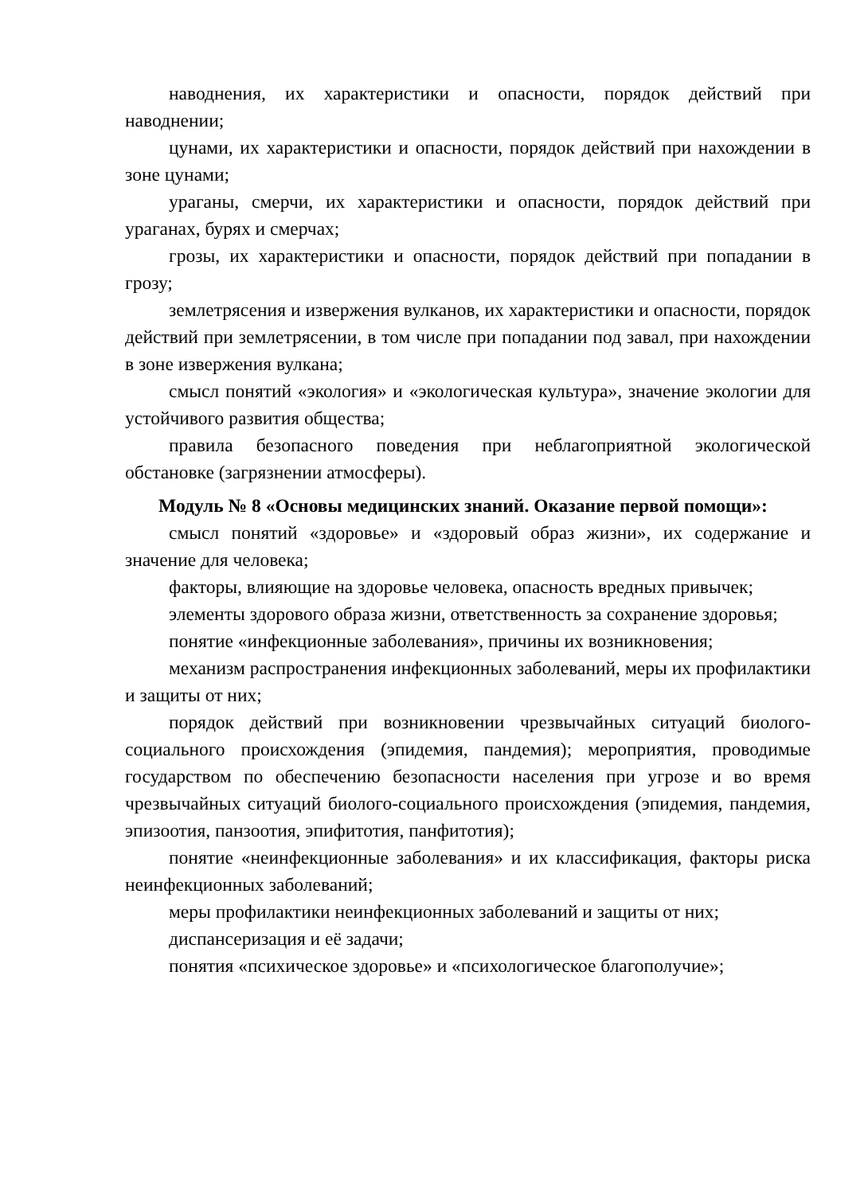наводнения, их характеристики и опасности, порядок действий при наводнении;
цунами, их характеристики и опасности, порядок действий при нахождении в зоне цунами;
ураганы, смерчи, их характеристики и опасности, порядок действий при ураганах, бурях и смерчах;
грозы, их характеристики и опасности, порядок действий при попадании в грозу;
землетрясения и извержения вулканов, их характеристики и опасности, порядок действий при землетрясении, в том числе при попадании под завал, при нахождении в зоне извержения вулкана;
смысл понятий «экология» и «экологическая культура», значение экологии для устойчивого развития общества;
правила безопасного поведения при неблагоприятной экологической обстановке (загрязнении атмосферы).
Модуль № 8 «Основы медицинских знаний. Оказание первой помощи»:
смысл понятий «здоровье» и «здоровый образ жизни», их содержание и значение для человека;
факторы, влияющие на здоровье человека, опасность вредных привычек;
элементы здорового образа жизни, ответственность за сохранение здоровья;
понятие «инфекционные заболевания», причины их возникновения;
механизм распространения инфекционных заболеваний, меры их профилактики и защиты от них;
порядок действий при возникновении чрезвычайных ситуаций биолого-социального происхождения (эпидемия, пандемия); мероприятия, проводимые государством по обеспечению безопасности населения при угрозе и во время чрезвычайных ситуаций биолого-социального происхождения (эпидемия, пандемия, эпизоотия, панзоотия, эпифитотия, панфитотия);
понятие «неинфекционные заболевания» и их классификация, факторы риска неинфекционных заболеваний;
меры профилактики неинфекционных заболеваний и защиты от них;
диспансеризация и её задачи;
понятия «психическое здоровье» и «психологическое благополучие»;